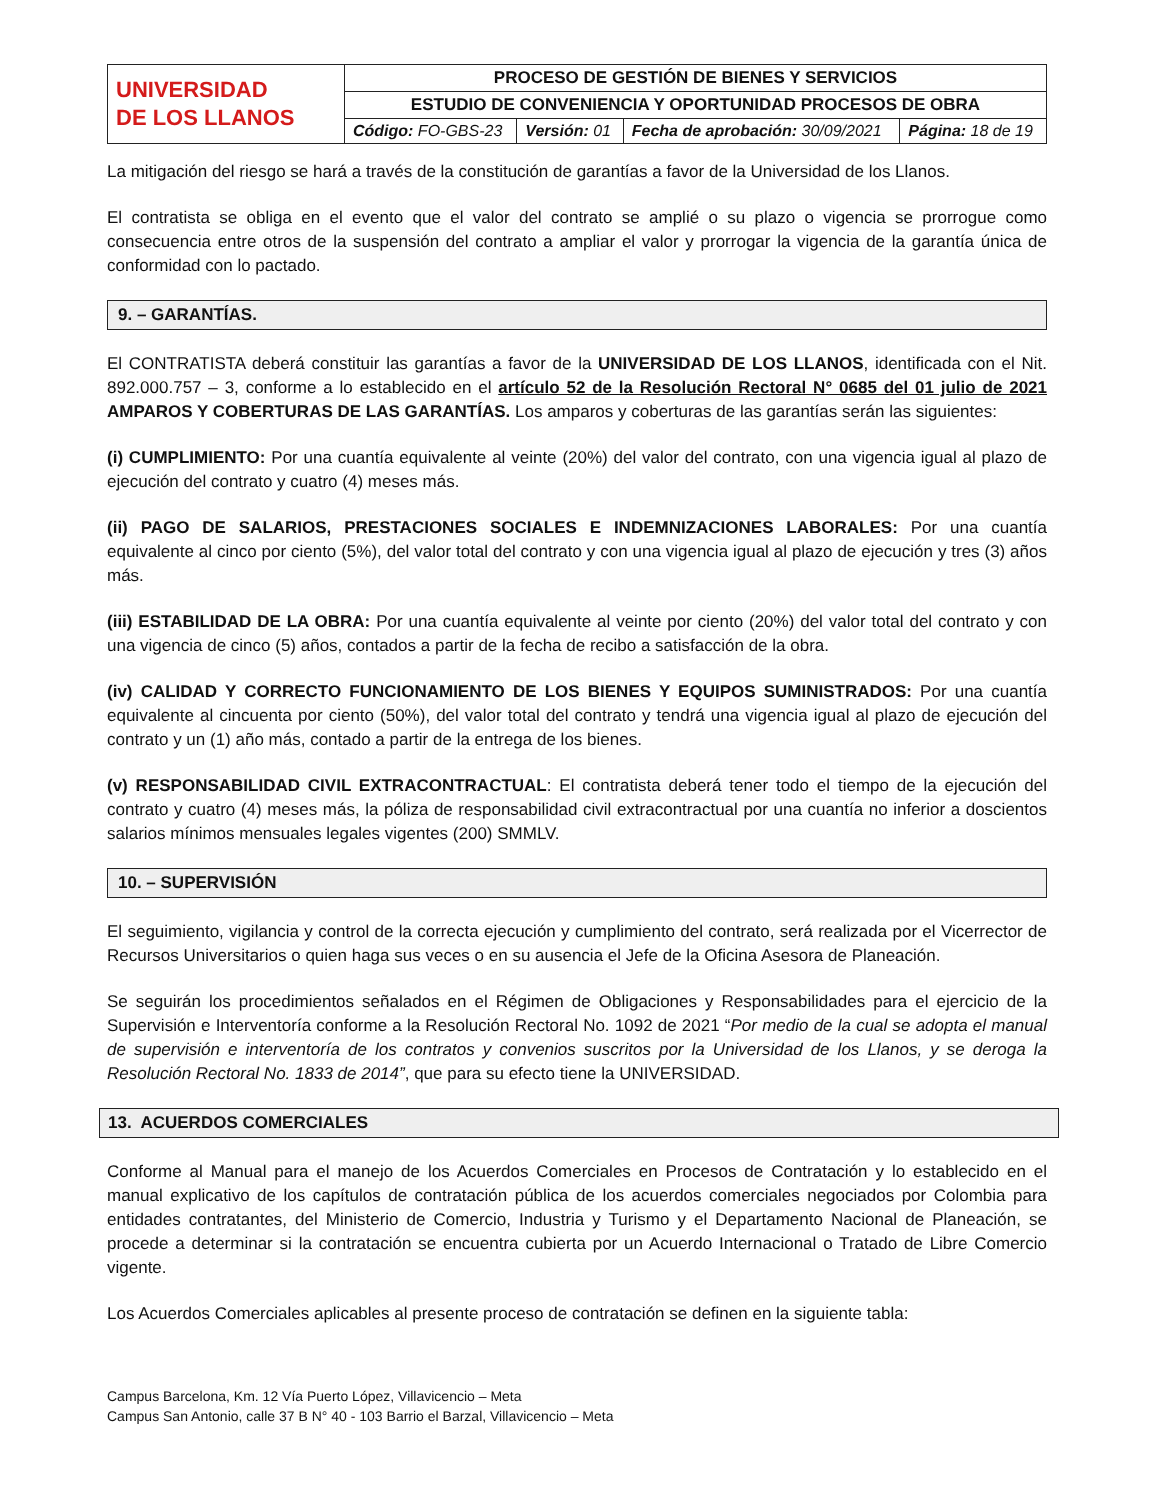| UNIVERSIDAD DE LOS LLANOS | PROCESO DE GESTIÓN DE BIENES Y SERVICIOS | | | |
| | ESTUDIO DE CONVENIENCIA Y OPORTUNIDAD PROCESOS DE OBRA | | | |
| | Código: FO-GBS-23 | Versión: 01 | Fecha de aprobación: 30/09/2021 | Página: 18 de 19 |
La mitigación del riesgo se hará a través de la constitución de garantías a favor de la Universidad de los Llanos.
El contratista se obliga en el evento que el valor del contrato se amplié o su plazo o vigencia se prorrogue como consecuencia entre otros de la suspensión del contrato a ampliar el valor y prorrogar la vigencia de la garantía única de conformidad con lo pactado.
9. – GARANTÍAS.
El CONTRATISTA deberá constituir las garantías a favor de la UNIVERSIDAD DE LOS LLANOS, identificada con el Nit. 892.000.757 – 3, conforme a lo establecido en el artículo 52 de la Resolución Rectoral N° 0685 del 01 julio de 2021 AMPAROS Y COBERTURAS DE LAS GARANTÍAS. Los amparos y coberturas de las garantías serán las siguientes:
(i) CUMPLIMIENTO: Por una cuantía equivalente al veinte (20%) del valor del contrato, con una vigencia igual al plazo de ejecución del contrato y cuatro (4) meses más.
(ii) PAGO DE SALARIOS, PRESTACIONES SOCIALES E INDEMNIZACIONES LABORALES: Por una cuantía equivalente al cinco por ciento (5%), del valor total del contrato y con una vigencia igual al plazo de ejecución y tres (3) años más.
(iii) ESTABILIDAD DE LA OBRA: Por una cuantía equivalente al veinte por ciento (20%) del valor total del contrato y con una vigencia de cinco (5) años, contados a partir de la fecha de recibo a satisfacción de la obra.
(iv) CALIDAD Y CORRECTO FUNCIONAMIENTO DE LOS BIENES Y EQUIPOS SUMINISTRADOS: Por una cuantía equivalente al cincuenta por ciento (50%), del valor total del contrato y tendrá una vigencia igual al plazo de ejecución del contrato y un (1) año más, contado a partir de la entrega de los bienes.
(v) RESPONSABILIDAD CIVIL EXTRACONTRACTUAL: El contratista deberá tener todo el tiempo de la ejecución del contrato y cuatro (4) meses más, la póliza de responsabilidad civil extracontractual por una cuantía no inferior a doscientos salarios mínimos mensuales legales vigentes (200) SMMLV.
10. – SUPERVISIÓN
El seguimiento, vigilancia y control de la correcta ejecución y cumplimiento del contrato, será realizada por el Vicerrector de Recursos Universitarios o quien haga sus veces o en su ausencia el Jefe de la Oficina Asesora de Planeación.
Se seguirán los procedimientos señalados en el Régimen de Obligaciones y Responsabilidades para el ejercicio de la Supervisión e Interventoría conforme a la Resolución Rectoral No. 1092 de 2021 “Por medio de la cual se adopta el manual de supervisión e interventoría de los contratos y convenios suscritos por la Universidad de los Llanos, y se deroga la Resolución Rectoral No. 1833 de 2014”, que para su efecto tiene la UNIVERSIDAD.
13. ACUERDOS COMERCIALES
Conforme al Manual para el manejo de los Acuerdos Comerciales en Procesos de Contratación y lo establecido en el manual explicativo de los capítulos de contratación pública de los acuerdos comerciales negociados por Colombia para entidades contratantes, del Ministerio de Comercio, Industria y Turismo y el Departamento Nacional de Planeación, se procede a determinar si la contratación se encuentra cubierta por un Acuerdo Internacional o Tratado de Libre Comercio vigente.
Los Acuerdos Comerciales aplicables al presente proceso de contratación se definen en la siguiente tabla:
Campus Barcelona, Km. 12 Vía Puerto López, Villavicencio – Meta
Campus San Antonio, calle 37 B N° 40 - 103 Barrio el Barzal, Villavicencio – Meta